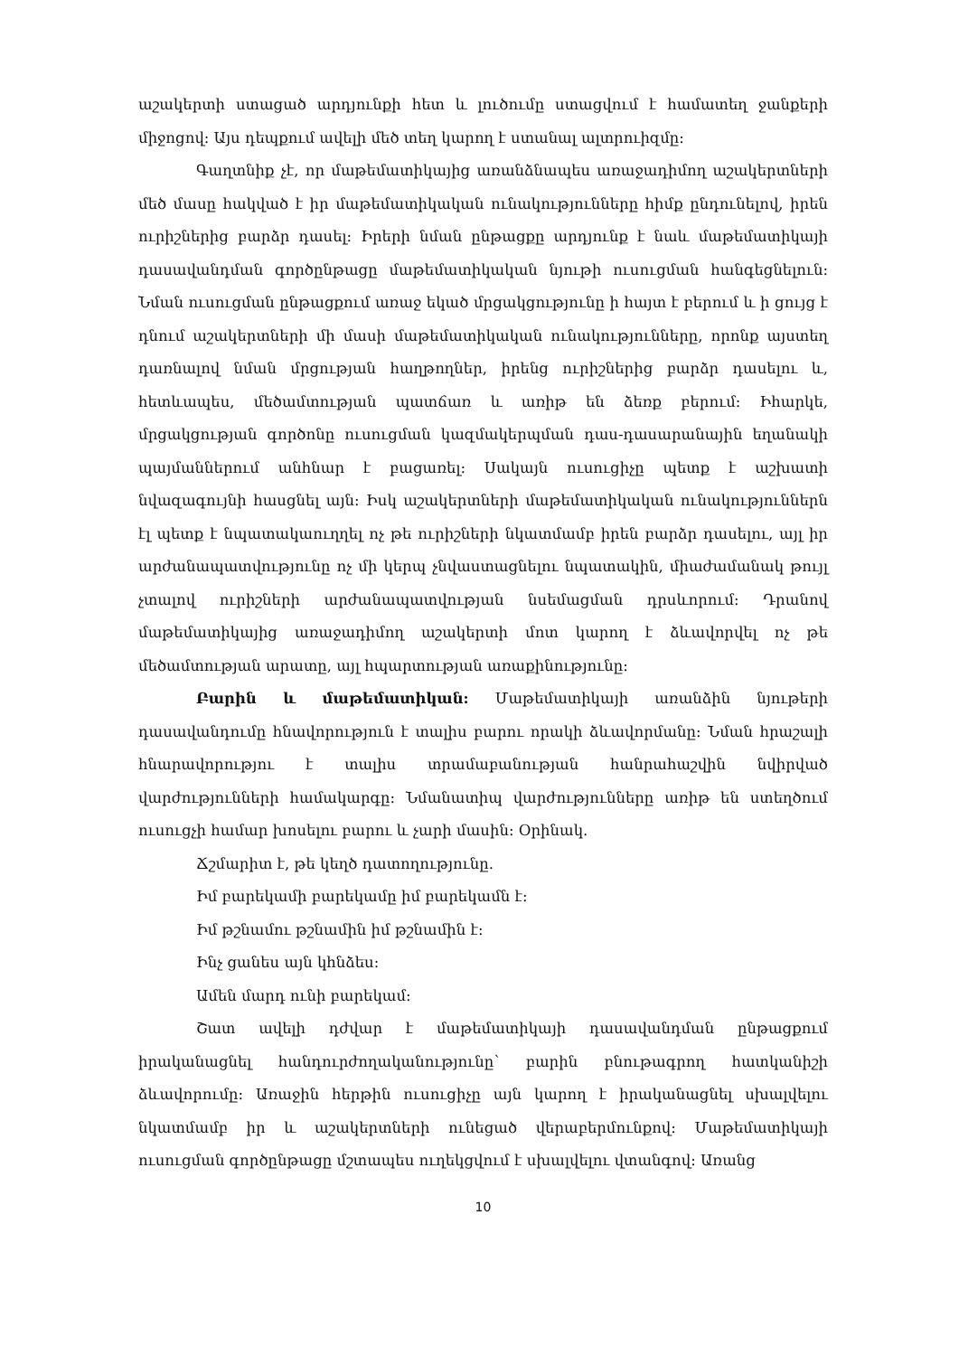աշակերտի ստացած արդյունքի հետ և լուծումը ստացվում է համատեղ ջանքերի միջոցով: Այս դեպքում ավելի մեծ տեղ կարող է ստանալ ալտրուիզմը:
Գաղտնիք չէ, որ մաթեմատիկայից առանձնապես առաջադիմող աշակերտների մեծ մասը հակված է իր մաթեմատիկական ունակությունները հիմք ընդունելով, իրեն ուրիշներից բարձր դասել: Իրերի նման ընթացքը արդյունք է նաև մաթեմատիկայի դասավանդման գործընթացը մաթեմատիկական նյութի ուսուցման հանգեցնելուն: Նման ուսուցման ընթացքում առաջ եկած մրցակցությունը ի հայտ է բերում և ի ցույց է դնում աշակերտների մի մասի մաթեմատիկական ունակությունները, որոնք այստեղ դառնալով նման մրցության հաղթողներ, իրենց ուրիշներից բարձր դասելու և, հետևապես, մեծամտության պատճառ և առիթ են ձեռք բերում: Իհարկե, մրցակցության գործոնը ուսուցման կազմակերպման դաս-դասարանային եղանակի պայմաններում անհնար է բացառել: Սակայն ուսուցիչը պետք է աշխատի նվազագույնի հասցնել այն: Իսկ աշակերտների մաթեմատիկական ունակություններն էլ պետք է նպատակաուղղել ոչ թե ուրիշների նկատմամբ իրեն բարձր դասելու, այլ իր արժանապատվությունը ոչ մի կերպ չնվաստացնելու նպատակին, միաժամանակ թույլ չտալով ուրիշների արժանապատվության նսեմացման դրսևորում: Դրանով մաթեմատիկայից առաջադիմող աշակերտի մոտ կարող է ձևավորվել ոչ թե մեծամտության արատը, այլ հպարտության առաքինությունը:
Բարին և մաթեմատիկան: Մաթեմատիկայի առանձին նյութերի դասավանդումը հնավորություն է տալիս բարու որակի ձևավորմանը: Նման հրաշալի հնարավորությու է տալիս տրամաբանության հանրահաշվին նվիրված վարժությունների համակարգը: Նմանատիպ վարժությունները առիթ են ստեղծում ուսուցչի համար խոսելու բարու և չարի մասին: Օրինակ.
Ճշմարիտ է, թե կեղծ դատողությունը.
Իմ բարեկամի բարեկամը իմ բարեկամն է:
Իմ թշնամու թշնամին իմ թշնամին է:
Ինչ ցանես այն կհնձես:
Ամեն մարդ ունի բարեկամ:
Շատ ավելի դժվար է մաթեմատիկայի դասավանդման ընթացքում իրականացնել հանդուրժողականությունը՝ բարին բնութագրող հատկանիշի ձևավորումը: Առաջին հերթին ուսուցիչը այն կարող է իրականացնել սխալվելու նկատմամբ իր և աշակերտների ունեցած վերաբերմունքով: Մաթեմատիկայի ուսուցման գործընթացը մշտապես ուղեկցվում է սխալվելու վտանգով: Առանց
10